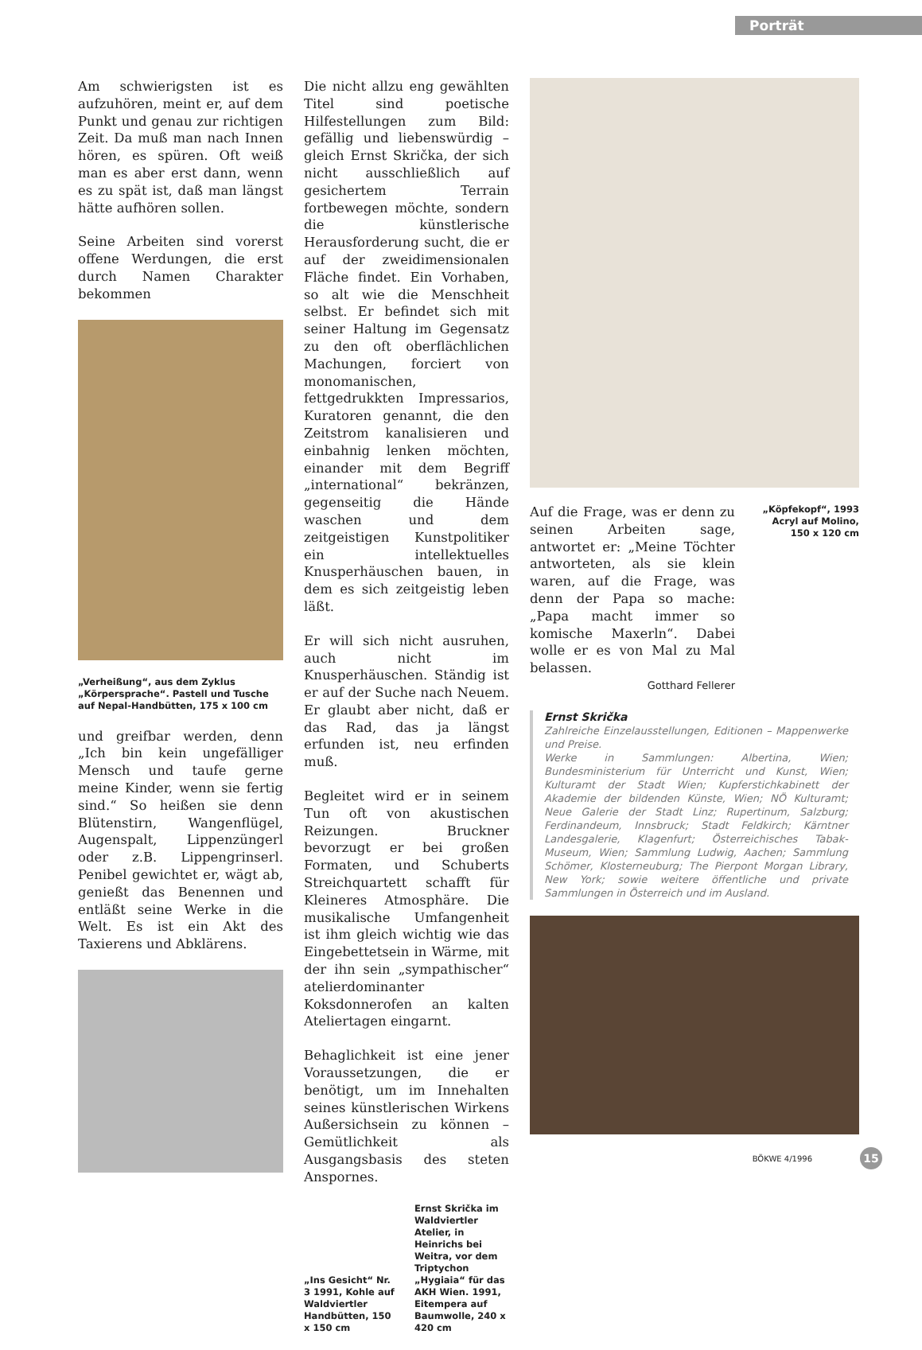Porträt
Am schwierigsten ist es aufzuhören, meint er, auf dem Punkt und genau zur richtigen Zeit. Da muß man nach Innen hören, es spüren. Oft weiß man es aber erst dann, wenn es zu spät ist, daß man längst hätte aufhören sollen.
Seine Arbeiten sind vorerst offene Werdungen, die erst durch Namen Charakter bekommen
„Verheißung“, aus dem Zyklus „Körpersprache“. Pastell und Tusche auf Nepal-Handbütten, 175 x 100 cm
und greifbar werden, denn „Ich bin kein ungefälliger Mensch und taufe gerne meine Kinder, wenn sie fertig sind.“ So heißen sie denn Blütenstirn, Wangenflügel, Augenspalt, Lippenzüngerl oder z.B. Lippengrinserl. Penibel gewichtet er, wägt ab, genießt das Benennen und entläßt seine Werke in die Welt. Es ist ein Akt des Taxierens und Abklärens.
Die nicht allzu eng gewählten Titel sind poetische Hilfestellungen zum Bild: gefällig und liebenswürdig – gleich Ernst Skrička, der sich nicht ausschließlich auf gesichertem Terrain fortbewegen möchte, sondern die künstlerische Herausforderung sucht, die er auf der zweidimensionalen Fläche findet. Ein Vorhaben, so alt wie die Menschheit selbst. Er befindet sich mit seiner Haltung im Gegensatz zu den oft oberflächlichen Machungen, forciert von monomanischen, fettgedrukkten Impressarios, Kuratoren genannt, die den Zeitstrom kanalisieren und einbahnig lenken möchten, einander mit dem Begriff „international“ bekränzen, gegenseitig die Hände waschen und dem zeitgeistigen Kunstpolitiker ein intellektuelles Knusperhäuschen bauen, in dem es sich zeitgeistig leben läßt.
Er will sich nicht ausruhen, auch nicht im Knusperhäuschen. Ständig ist er auf der Suche nach Neuem. Er glaubt aber nicht, daß er das Rad, das ja längst erfunden ist, neu erfinden muß.
Begleitet wird er in seinem Tun oft von akustischen Reizungen. Bruckner bevorzugt er bei großen Formaten, und Schuberts Streichquartett schafft für Kleineres Atmosphäre. Die musikalische Umfangenheit ist ihm gleich wichtig wie das Eingebettetsein in Wärme, mit der ihn sein „sympathischer“ atelierdominanter Koksdonnerofen an kalten Ateliertagen eingarnt.
Behaglichkeit ist eine jener Voraussetzungen, die er benötigt, um im Innehalten seines künstlerischen Wirkens Außersichsein zu können – Gemütlichkeit als Ausgangsbasis des steten Anspornes.
„Ins Gesicht“ Nr. 3 1991, Kohle auf Waldviertler Handbütten, 150 x 150 cm
Ernst Skrička im Waldviertler Atelier, in Heinrichs bei Weitra, vor dem Triptychon „Hygiaia“ für das AKH Wien. 1991, Eitempera auf Baumwolle, 240 x 420 cm
Auf die Frage, was er denn zu seinen Arbeiten sage, antwortet er: „Meine Töchter antworteten, als sie klein waren, auf die Frage, was denn der Papa so mache: „Papa macht immer so komische Maxerln“. Dabei wolle er es von Mal zu Mal belassen.
Gotthard Fellerer
„Köpfekopf“, 1993 Acryl auf Molino, 150 x 120 cm
Ernst Skrička
Zahlreiche Einzelausstellungen, Editionen – Mappenwerke und Preise.
Werke in Sammlungen: Albertina, Wien; Bundesministerium für Unterricht und Kunst, Wien; Kulturamt der Stadt Wien; Kupferstichkabinett der Akademie der bildenden Künste, Wien; NÖ Kulturamt; Neue Galerie der Stadt Linz; Rupertinum, Salzburg; Ferdinandeum, Innsbruck; Stadt Feldkirch; Kärntner Landesgalerie, Klagenfurt; Österreichisches Tabak-Museum, Wien; Sammlung Ludwig, Aachen; Sammlung Schömer, Klosterneuburg; The Pierpont Morgan Library, New York; sowie weitere öffentliche und private Sammlungen in Österreich und im Ausland.
BÖKWE 4/1996 15